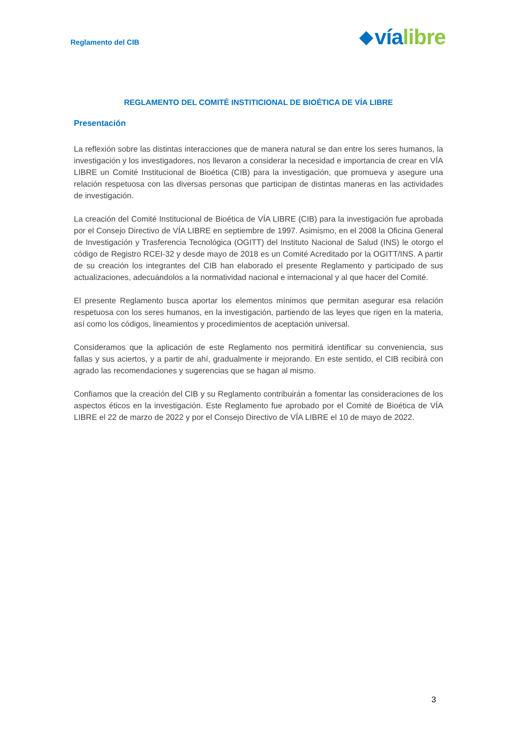Reglamento del CIB
◆ vía libre
REGLAMENTO DEL COMITÉ INSTITICIONAL DE BIOÉTICA DE VÍA LIBRE
Presentación
La reflexión sobre las distintas interacciones que de manera natural se dan entre los seres humanos, la investigación y los investigadores, nos llevaron a considerar la necesidad e importancia de crear en VÍA LIBRE un Comité Institucional de Bioética (CIB) para la investigación, que promueva y asegure una relación respetuosa con las diversas personas que participan de distintas maneras en las actividades de investigación.
La creación del Comité Institucional de Bioética de VÍA LIBRE (CIB) para la investigación fue aprobada por el Consejo Directivo de VÍA LIBRE en septiembre de 1997. Asimismo, en el 2008 la Oficina General de Investigación y Trasferencia Tecnológica (OGITT) del Instituto Nacional de Salud (INS) le otorgo el código de Registro RCEI-32 y desde mayo de 2018 es un Comité Acreditado por la OGITT/INS. A partir de su creación los integrantes del CIB han elaborado el presente Reglamento y participado de sus actualizaciones, adecuándolos a la normatividad nacional e internacional y al que hacer del Comité.
El presente Reglamento busca aportar los elementos mínimos que permitan asegurar esa relación respetuosa con los seres humanos, en la investigación, partiendo de las leyes que rigen en la materia, así como los códigos, lineamientos y procedimientos de aceptación universal.
Consideramos que la aplicación de este Reglamento nos permitirá identificar su conveniencia, sus fallas y sus aciertos, y a partir de ahí, gradualmente ir mejorando. En este sentido, el CIB recibirá con agrado las recomendaciones y sugerencias que se hagan al mismo.
Confiamos que la creación del CIB y su Reglamento contribuirán a fomentar las consideraciones de los aspectos éticos en la investigación. Este Reglamento fue aprobado por el Comité de Bioética de VÍA LIBRE el 22 de marzo de 2022 y por el Consejo Directivo de VÍA LIBRE el 10 de mayo de 2022.
3